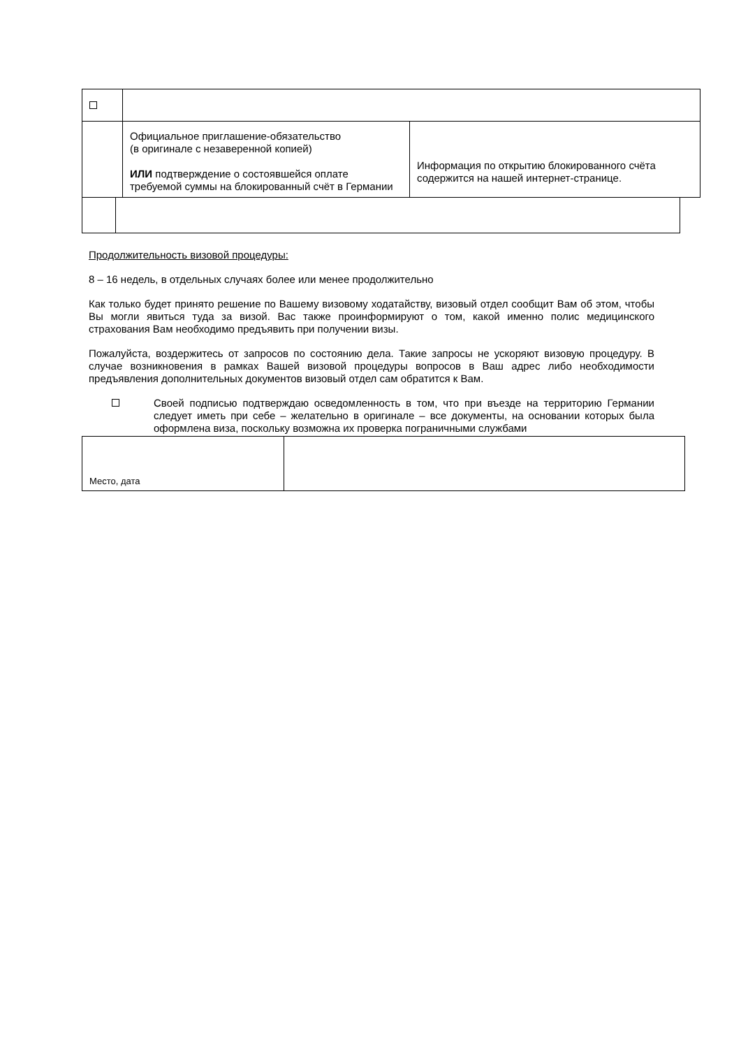| | Официальное приглашение-обязательство (в оригинале с незаверенной копией) ИЛИ подтверждение о состоявшейся оплате требуемой суммы на блокированный счёт в Германии | Информация по открытию блокированного счёта содержится на нашей интернет-странице. |
Продолжительность визовой процедуры:
8 – 16 недель, в отдельных случаях более или менее продолжительно
Как только будет принято решение по Вашему визовому ходатайству, визовый отдел сообщит Вам об этом, чтобы Вы могли явиться туда за визой. Вас также проинформируют о том, какой именно полис медицинского страхования Вам необходимо предъявить при получении визы.
Пожалуйста, воздержитесь от запросов по состоянию дела. Такие запросы не ускоряют визовую процедуру. В случае возникновения в рамках Вашей визовой процедуры вопросов в Ваш адрес либо необходимости предъявления дополнительных документов визовый отдел сам обратится к Вам.
Своей подписью подтверждаю осведомленность в том, что при въезде на территорию Германии следует иметь при себе – желательно в оригинале – все документы, на основании которых была оформлена виза, поскольку возможна их проверка пограничными службами
| Место, дата | |